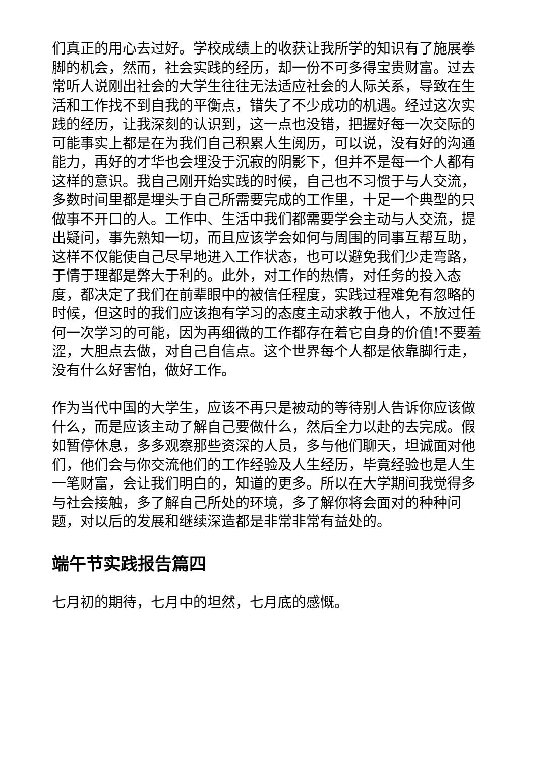们真正的用心去过好。学校成绩上的收获让我所学的知识有了施展拳脚的机会，然而，社会实践的经历，却一份不可多得宝贵财富。过去常听人说刚出社会的大学生往往无法适应社会的人际关系，导致在生活和工作找不到自我的平衡点，错失了不少成功的机遇。经过这次实践的经历，让我深刻的认识到，这一点也没错，把握好每一次交际的可能事实上都是在为我们自己积累人生阅历，可以说，没有好的沟通能力，再好的才华也会埋没于沉寂的阴影下，但并不是每一个人都有这样的意识。我自己刚开始实践的时候，自己也不习惯于与人交流，多数时间里都是埋头于自己所需要完成的工作里，十足一个典型的只做事不开口的人。工作中、生活中我们都需要学会主动与人交流，提出疑问，事先熟知一切，而且应该学会如何与周围的同事互帮互助，这样不仅能使自己尽早地进入工作状态，也可以避免我们少走弯路，于情于理都是弊大于利的。此外，对工作的热情，对任务的投入态度，都决定了我们在前辈眼中的被信任程度，实践过程难免有忽略的时候，但这时的我们应该抱有学习的态度主动求教于他人，不放过任何一次学习的可能，因为再细微的工作都存在着它自身的价值!不要羞涩，大胆点去做，对自己自信点。这个世界每个人都是依靠脚行走，没有什么好害怕，做好工作。
作为当代中国的大学生，应该不再只是被动的等待别人告诉你应该做什么，而是应该主动了解自己要做什么，然后全力以赴的去完成。假如暂停休息，多多观察那些资深的人员，多与他们聊天，坦诚面对他们，他们会与你交流他们的工作经验及人生经历，毕竟经验也是人生一笔财富，会让我们明白的，知道的更多。所以在大学期间我觉得多与社会接触，多了解自己所处的环境，多了解你将会面对的种种问题，对以后的发展和继续深造都是非常非常有益处的。
端午节实践报告篇四
七月初的期待，七月中的坦然，七月底的感慨。